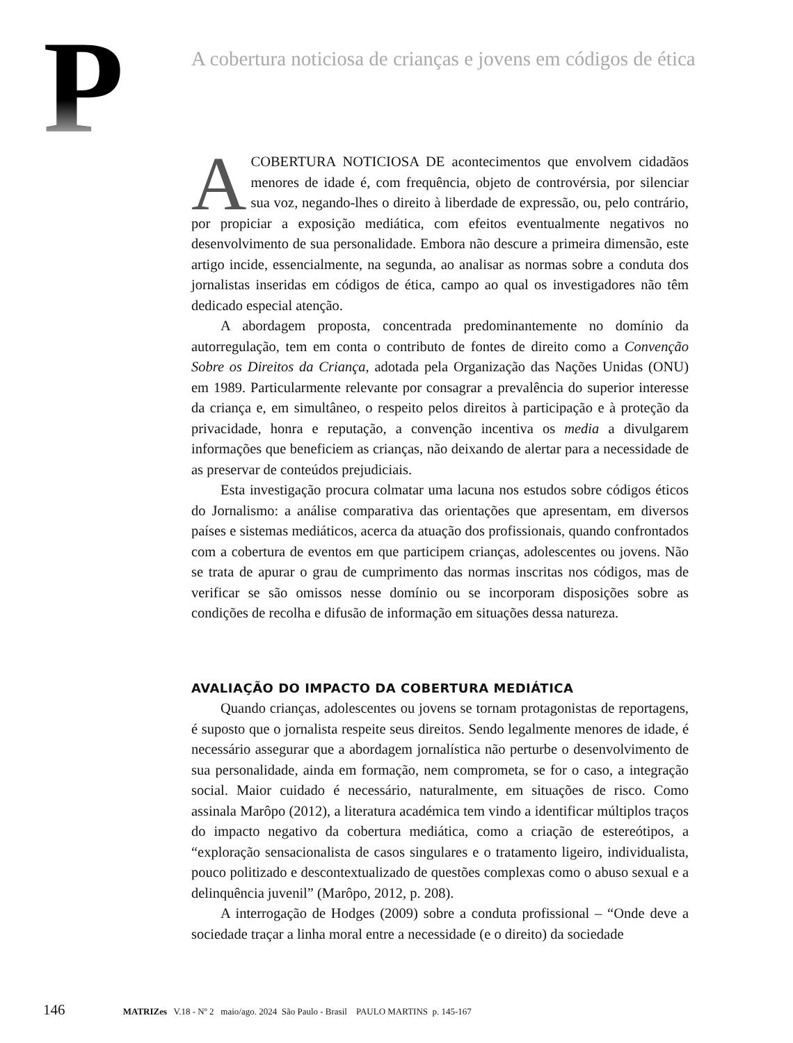P
A cobertura noticiosa de crianças e jovens em códigos de ética
ACOBERTURA NOTICIOSA DE acontecimentos que envolvem cidadãos menores de idade é, com frequência, objeto de controvérsia, por silenciar sua voz, negando-lhes o direito à liberdade de expressão, ou, pelo contrário, por propiciar a exposição mediática, com efeitos eventualmente negativos no desenvolvimento de sua personalidade. Embora não descure a primeira dimensão, este artigo incide, essencialmente, na segunda, ao analisar as normas sobre a conduta dos jornalistas inseridas em códigos de ética, campo ao qual os investigadores não têm dedicado especial atenção.
A abordagem proposta, concentrada predominantemente no domínio da autorregulação, tem em conta o contributo de fontes de direito como a Convenção Sobre os Direitos da Criança, adotada pela Organização das Nações Unidas (ONU) em 1989. Particularmente relevante por consagrar a prevalência do superior interesse da criança e, em simultâneo, o respeito pelos direitos à participação e à proteção da privacidade, honra e reputação, a convenção incentiva os media a divulgarem informações que beneficiem as crianças, não deixando de alertar para a necessidade de as preservar de conteúdos prejudiciais.
Esta investigação procura colmatar uma lacuna nos estudos sobre códigos éticos do Jornalismo: a análise comparativa das orientações que apresentam, em diversos países e sistemas mediáticos, acerca da atuação dos profissionais, quando confrontados com a cobertura de eventos em que participem crianças, adolescentes ou jovens. Não se trata de apurar o grau de cumprimento das normas inscritas nos códigos, mas de verificar se são omissos nesse domínio ou se incorporam disposições sobre as condições de recolha e difusão de informação em situações dessa natureza.
AVALIAÇÃO DO IMPACTO DA COBERTURA MEDIÁTICA
Quando crianças, adolescentes ou jovens se tornam protagonistas de reportagens, é suposto que o jornalista respeite seus direitos. Sendo legalmente menores de idade, é necessário assegurar que a abordagem jornalística não perturbe o desenvolvimento de sua personalidade, ainda em formação, nem comprometa, se for o caso, a integração social. Maior cuidado é necessário, naturalmente, em situações de risco. Como assinala Marôpo (2012), a literatura académica tem vindo a identificar múltiplos traços do impacto negativo da cobertura mediática, como a criação de estereótipos, a “exploração sensacionalista de casos singulares e o tratamento ligeiro, individualista, pouco politizado e descontextualizado de questões complexas como o abuso sexual e a delinquência juvenil” (Marôpo, 2012, p. 208).
A interrogação de Hodges (2009) sobre a conduta profissional – “Onde deve a sociedade traçar a linha moral entre a necessidade (e o direito) da sociedade
146 MATRIZes V.18 - Nº 2 maio/ago. 2024 São Paulo - Brasil PAULO MARTINS p. 145-167